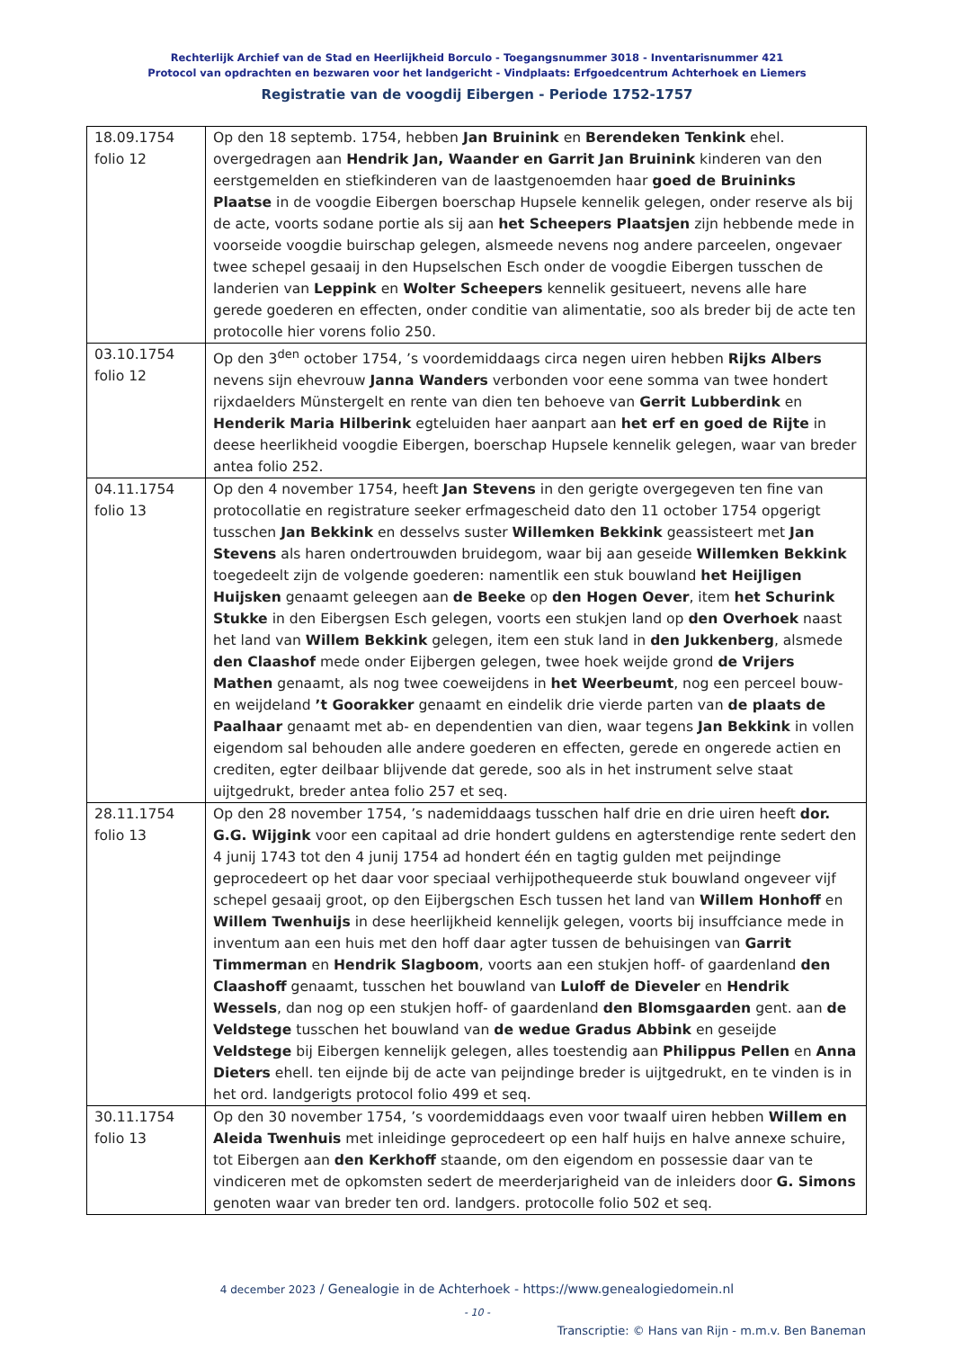Rechterlijk Archief van de Stad en Heerlijkheid Borculo - Toegangsnummer 3018 - Inventarisnummer 421
Protocol van opdrachten en bezwaren voor het landgericht - Vindplaats: Erfgoedcentrum Achterhoek en Liemers
Registratie van de voogdij Eibergen - Periode 1752-1757
| 18.09.1754 folio 12 | Op den 18 septemb. 1754, hebben Jan Bruinink en Berendeken Tenkink ehel. overgedragen aan Hendrik Jan, Waander en Garrit Jan Bruinink kinderen van den eerstgemelden en stiefkinderen van de laastgenoemden haar goed de Bruininks Plaatse in de voogdie Eibergen boerschap Hupsele kennelik gelegen, onder reserve als bij de acte, voorts sodane portie als sij aan het Scheepers Plaatsjen zijn hebbende mede in voorseide voogdie buirschap gelegen, alsmeede nevens nog andere parceelen, ongevaer twee schepel gesaaij in den Hupselschen Esch onder de voogdie Eibergen tusschen de landerien van Leppink en Wolter Scheepers kennelik gesitueert, nevens alle hare gerede goederen en effecten, onder conditie van alimentatie, soo als breder bij de acte ten protocolle hier vorens folio 250. |
| 03.10.1754 folio 12 | Op den 3<sup>den</sup> october 1754, ’s voordemiddaags circa negen uiren hebben Rijks Albers nevens sijn ehevrouw Janna Wanders verbonden voor eene somma van twee hondert rijxdaelders Münstergelt en rente van dien ten behoeve van Gerrit Lubberdink en Henderik Maria Hilberink egteluiden haer aanpart aan het erf en goed de Rijte in deese heerlikheid voogdie Eibergen, boerschap Hupsele kennelik gelegen, waar van breder antea folio 252. |
| 04.11.1754 folio 13 | Op den 4 november 1754, heeft Jan Stevens in den gerigte overgegeven ten fine van protocollatie en registrature seeker erfmagescheid dato den 11 october 1754 opgerigt tusschen Jan Bekkink en desselvs suster Willemken Bekkink geassisteert met Jan Stevens als haren ondertrouwden bruidegom, waar bij aan geseide Willemken Bekkink toegedeelt zijn de volgende goederen: namentlik een stuk bouwland het Heijligen Huijsken genaamt geleegen aan de Beeke op den Hogen Oever , item het Schurink Stukke in den Eibergsen Esch gelegen, voorts een stukjen land op den Overhoek naast het land van Willem Bekkink gelegen, item een stuk land in den Jukkenberg , alsmede den Claashof mede onder Eijbergen gelegen, twee hoek weijde grond de Vrijers Mathen genaamt, als nog twee coeweijdens in het Weerbeumt , nog een perceel bouw- en weijdeland ’t Goorakker genaamt en eindelik drie vierde parten van de plaats de Paalhaar genaamt met ab- en dependentien van dien, waar tegens Jan Bekkink in vollen eigendom sal behouden alle andere goederen en effecten, gerede en ongerede actien en crediten, egter deilbaar blijvende dat gerede, soo als in het instrument selve staat uijtgedrukt, breder antea folio 257 et seq. |
| 28.11.1754 folio 13 | Op den 28 november 1754, ’s nademiddaags tusschen half drie en drie uiren heeft dor. G.G. Wijgink voor een capitaal ad drie hondert guldens en agterstendige rente sedert den 4 junij 1743 tot den 4 junij 1754 ad hondert één en tagtig gulden met peijndinge geprocedeert op het daar voor speciaal verhijpothequeerde stuk bouwland ongeveer vijf schepel gesaaij groot, op den Eijbergschen Esch tussen het land van Willem Honhoff en Willem Twenhuijs in dese heerlijkheid kennelijk gelegen, voorts bij insuffciance mede in inventum aan een huis met den hoff daar agter tussen de behuisingen van Garrit Timmerman en Hendrik Slagboom , voorts aan een stukjen hoff- of gaardenland den Claashoff genaamt, tusschen het bouwland van Luloff de Dieveler en Hendrik Wessels , dan nog op een stukjen hoff- of gaardenland den Blomsgaarden gent. aan de Veldstege tusschen het bouwland van de wedue Gradus Abbink en geseijde Veldstege bij Eibergen kennelijk gelegen, alles toestendig aan Philippus Pellen en Anna Dieters ehell. ten eijnde bij de acte van peijndinge breder is uijtgedrukt, en te vinden is in het ord. landgerigts protocol folio 499 et seq. |
| 30.11.1754 folio 13 | Op den 30 november 1754, ’s voordemiddaags even voor twaalf uiren hebben Willem en Aleida Twenhuis met inleidinge geprocedeert op een half huijs en halve annexe schuire, tot Eibergen aan den Kerkhoff staande, om den eigendom en possessie daar van te vindiceren met de opkomsten sedert de meerderjarigheid van de inleiders door G. Simons genoten waar van breder ten ord. landgers. protocolle folio 502 et seq. |
4 december 2023 / Genealogie in de Achterhoek - https://www.genealogiedomein.nl
- 10 -
Transcriptie: © Hans van Rijn - m.m.v. Ben Baneman